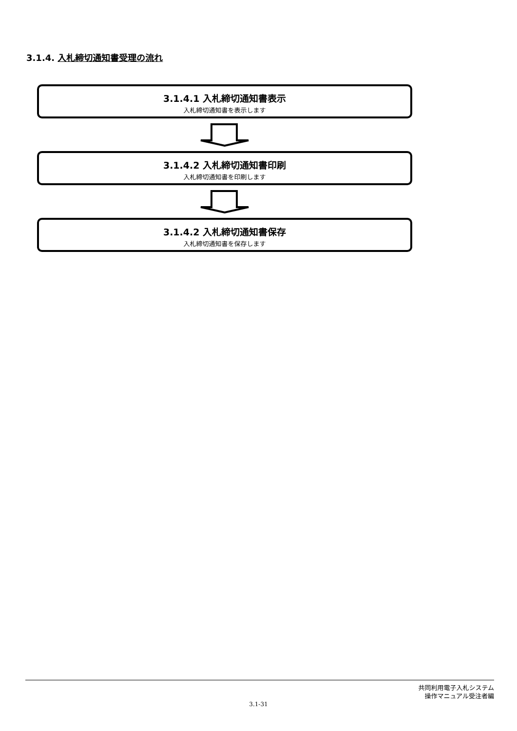3.1.4. 入札締切通知書受理の流れ
3.1.4.1 入札締切通知書表示
入札締切通知書を表示します
3.1.4.2 入札締切通知書印刷
入札締切通知書を印刷します
3.1.4.2 入札締切通知書保存
入札締切通知書を保存します
共同利用電子入札システム
操作マニュアル受注者編
3.1-31